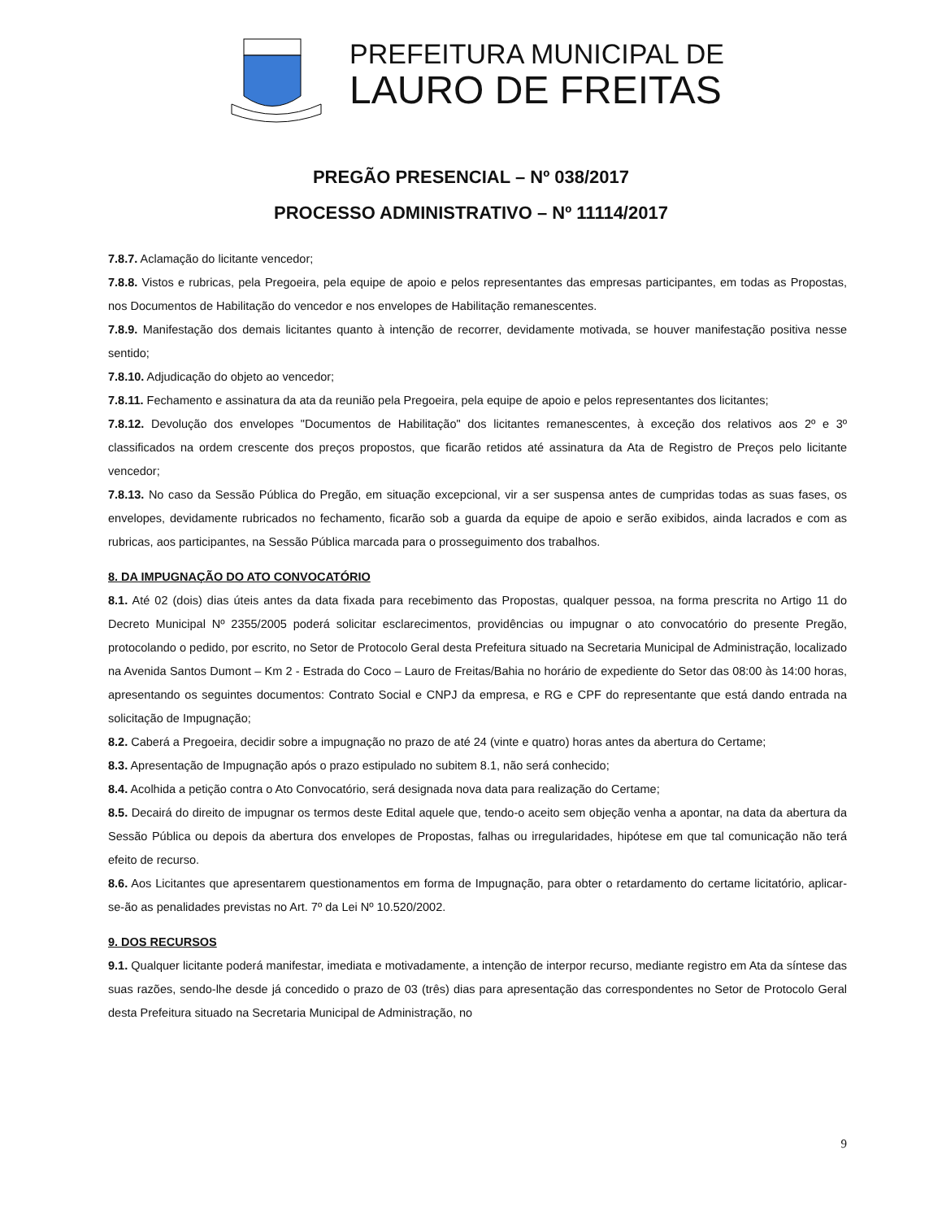PREFEITURA MUNICIPAL DE
LAURO DE FREITAS
PREGÃO PRESENCIAL – Nº 038/2017
PROCESSO ADMINISTRATIVO – Nº 11114/2017
7.8.7. Aclamação do licitante vencedor;
7.8.8. Vistos e rubricas, pela Pregoeira, pela equipe de apoio e pelos representantes das empresas participantes, em todas as Propostas, nos Documentos de Habilitação do vencedor e nos envelopes de Habilitação remanescentes.
7.8.9. Manifestação dos demais licitantes quanto à intenção de recorrer, devidamente motivada, se houver manifestação positiva nesse sentido;
7.8.10. Adjudicação do objeto ao vencedor;
7.8.11. Fechamento e assinatura da ata da reunião pela Pregoeira, pela equipe de apoio e pelos representantes dos licitantes;
7.8.12. Devolução dos envelopes "Documentos de Habilitação" dos licitantes remanescentes, à exceção dos relativos aos 2º e 3º classificados na ordem crescente dos preços propostos, que ficarão retidos até assinatura da Ata de Registro de Preços pelo licitante vencedor;
7.8.13. No caso da Sessão Pública do Pregão, em situação excepcional, vir a ser suspensa antes de cumpridas todas as suas fases, os envelopes, devidamente rubricados no fechamento, ficarão sob a guarda da equipe de apoio e serão exibidos, ainda lacrados e com as rubricas, aos participantes, na Sessão Pública marcada para o prosseguimento dos trabalhos.
8. DA IMPUGNAÇÃO DO ATO CONVOCATÓRIO
8.1. Até 02 (dois) dias úteis antes da data fixada para recebimento das Propostas, qualquer pessoa, na forma prescrita no Artigo 11 do Decreto Municipal Nº 2355/2005 poderá solicitar esclarecimentos, providências ou impugnar o ato convocatório do presente Pregão, protocolando o pedido, por escrito, no Setor de Protocolo Geral desta Prefeitura situado na Secretaria Municipal de Administração, localizado na Avenida Santos Dumont – Km 2 - Estrada do Coco – Lauro de Freitas/Bahia no horário de expediente do Setor das 08:00 às 14:00 horas, apresentando os seguintes documentos: Contrato Social e CNPJ da empresa, e RG e CPF do representante que está dando entrada na solicitação de Impugnação;
8.2. Caberá a Pregoeira, decidir sobre a impugnação no prazo de até 24 (vinte e quatro) horas antes da abertura do Certame;
8.3. Apresentação de Impugnação após o prazo estipulado no subitem 8.1, não será conhecido;
8.4. Acolhida a petição contra o Ato Convocatório, será designada nova data para realização do Certame;
8.5. Decairá do direito de impugnar os termos deste Edital aquele que, tendo-o aceito sem objeção venha a apontar, na data da abertura da Sessão Pública ou depois da abertura dos envelopes de Propostas, falhas ou irregularidades, hipótese em que tal comunicação não terá efeito de recurso.
8.6. Aos Licitantes que apresentarem questionamentos em forma de Impugnação, para obter o retardamento do certame licitatório, aplicar-se-ão as penalidades previstas no Art. 7º da Lei Nº 10.520/2002.
9. DOS RECURSOS
9.1. Qualquer licitante poderá manifestar, imediata e motivadamente, a intenção de interpor recurso, mediante registro em Ata da síntese das suas razões, sendo-lhe desde já concedido o prazo de 03 (três) dias para apresentação das correspondentes no Setor de Protocolo Geral desta Prefeitura situado na Secretaria Municipal de Administração, no
9